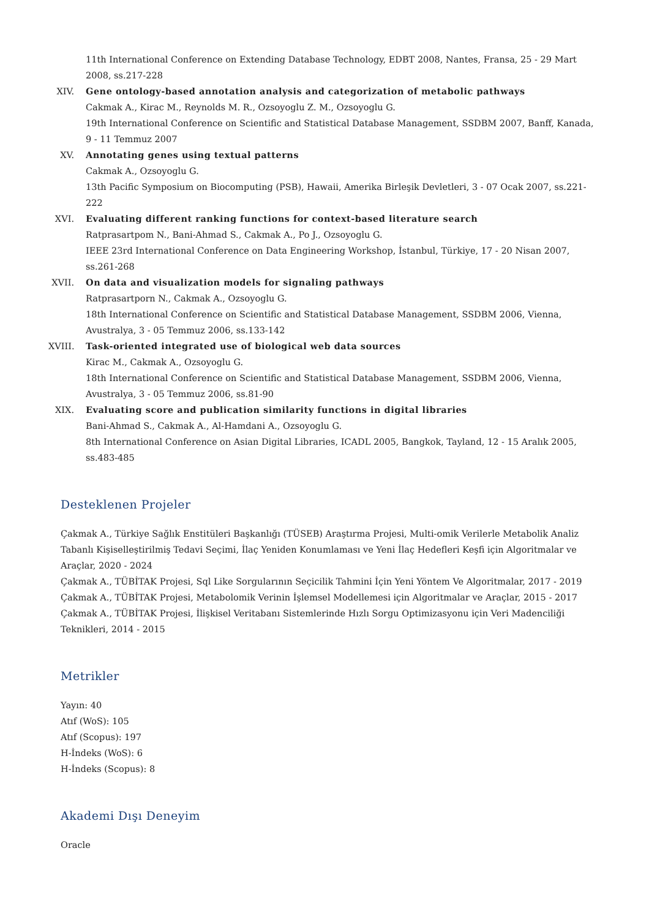11th International Conference on Extending Database Technology, EDBT 2008, Nantes, Fransa, 25 - 29 Mart 2008, ss.217-228
XIV. Gene ontology-based annotation analysis and categorization of metabolic pathways
Cakmak A., Kirac M., Reynolds M. R., Ozsoyoglu Z. M., Ozsoyoglu G.
19th International Conference on Scientific and Statistical Database Management, SSDBM 2007, Banff, Kanada, 9 - 11 Temmuz 2007
XV. Annotating genes using textual patterns
Cakmak A., Ozsoyoglu G.
13th Pacific Symposium on Biocomputing (PSB), Hawaii, Amerika Birleşik Devletleri, 3 - 07 Ocak 2007, ss.221-222
XVI. Evaluating different ranking functions for context-based literature search
Ratprasartpom N., Bani-Ahmad S., Cakmak A., Po J., Ozsoyoglu G.
IEEE 23rd International Conference on Data Engineering Workshop, İstanbul, Türkiye, 17 - 20 Nisan 2007, ss.261-268
XVII.
On data and visualization models for signaling pathways
Ratprasartporn N., Cakmak A., Ozsoyoglu G.
18th International Conference on Scientific and Statistical Database Management, SSDBM 2006, Vienna, Avustralya, 3 - 05 Temmuz 2006, ss.133-142
XVIII.
Task-oriented integrated use of biological web data sources
Kirac M., Cakmak A., Ozsoyoglu G.
18th International Conference on Scientific and Statistical Database Management, SSDBM 2006, Vienna, Avustralya, 3 - 05 Temmuz 2006, ss.81-90
XIX. Evaluating score and publication similarity functions in digital libraries
Bani-Ahmad S., Cakmak A., Al-Hamdani A., Ozsoyoglu G.
8th International Conference on Asian Digital Libraries, ICADL 2005, Bangkok, Tayland, 12 - 15 Aralık 2005, ss.483-485
Desteklenen Projeler
Çakmak A., Türkiye Sağlık Enstitüleri Başkanlığı (TÜSEB) Araştırma Projesi, Multi-omik Verilerle Metabolik Analiz Tabanlı Kişiselleştirilmiş Tedavi Seçimi, İlaç Yeniden Konumlaması ve Yeni İlaç Hedefleri Keşfi için Algoritmalar ve Araçlar, 2020 - 2024
Çakmak A., TÜBİTAK Projesi, Sql Like Sorgularının Seçicilik Tahmini İçin Yeni Yöntem Ve Algoritmalar, 2017 - 2019
Çakmak A., TÜBİTAK Projesi, Metabolomik Verinin İşlemsel Modellemesi için Algoritmalar ve Araçlar, 2015 - 2017
Çakmak A., TÜBİTAK Projesi, İlişkisel Veritabanı Sistemlerinde Hızlı Sorgu Optimizasyonu için Veri Madenciliği Teknikleri, 2014 - 2015
Metrikler
Yayın: 40
Atıf (WoS): 105
Atıf (Scopus): 197
H-İndeks (WoS): 6
H-İndeks (Scopus): 8
Akademi Dışı Deneyim
Oracle